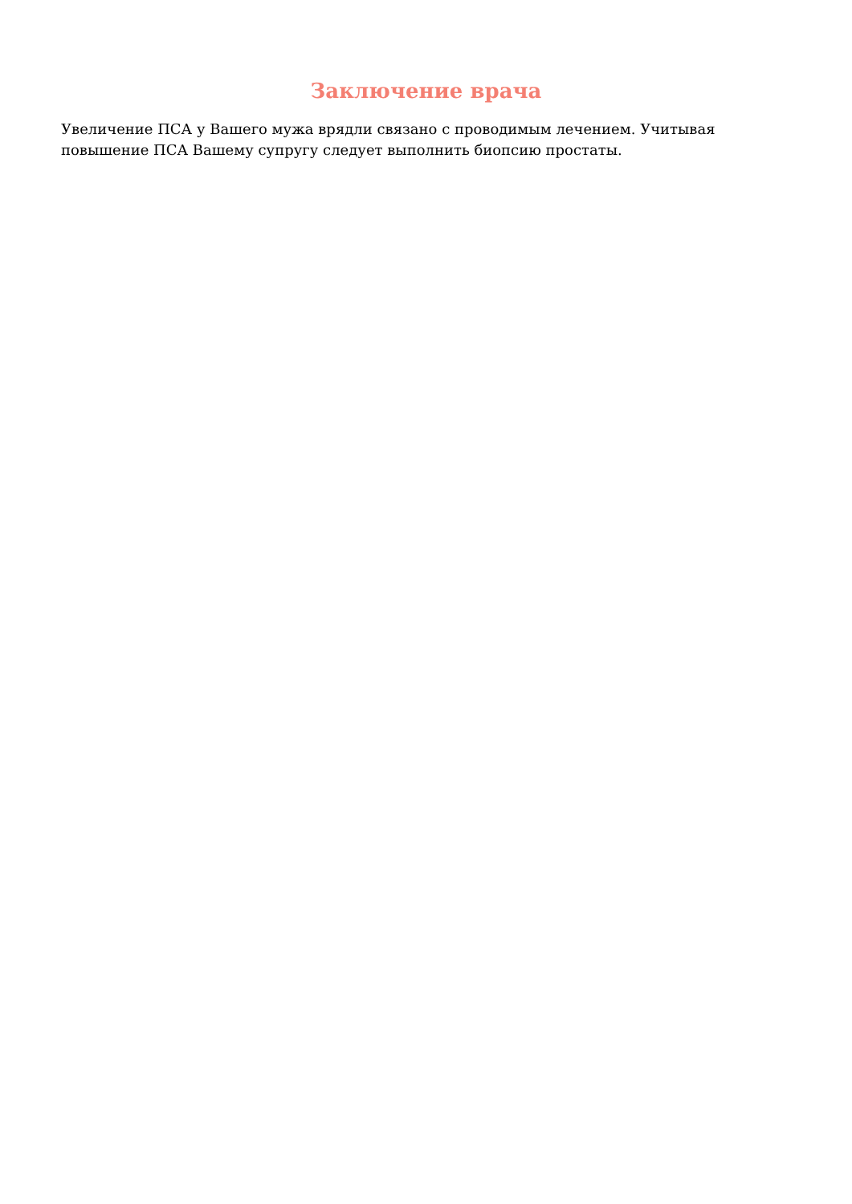Заключение врача
Увеличение ПСА у Вашего мужа врядли связано с проводимым лечением. Учитывая повышение ПСА Вашему супругу следует выполнить биопсию простаты.